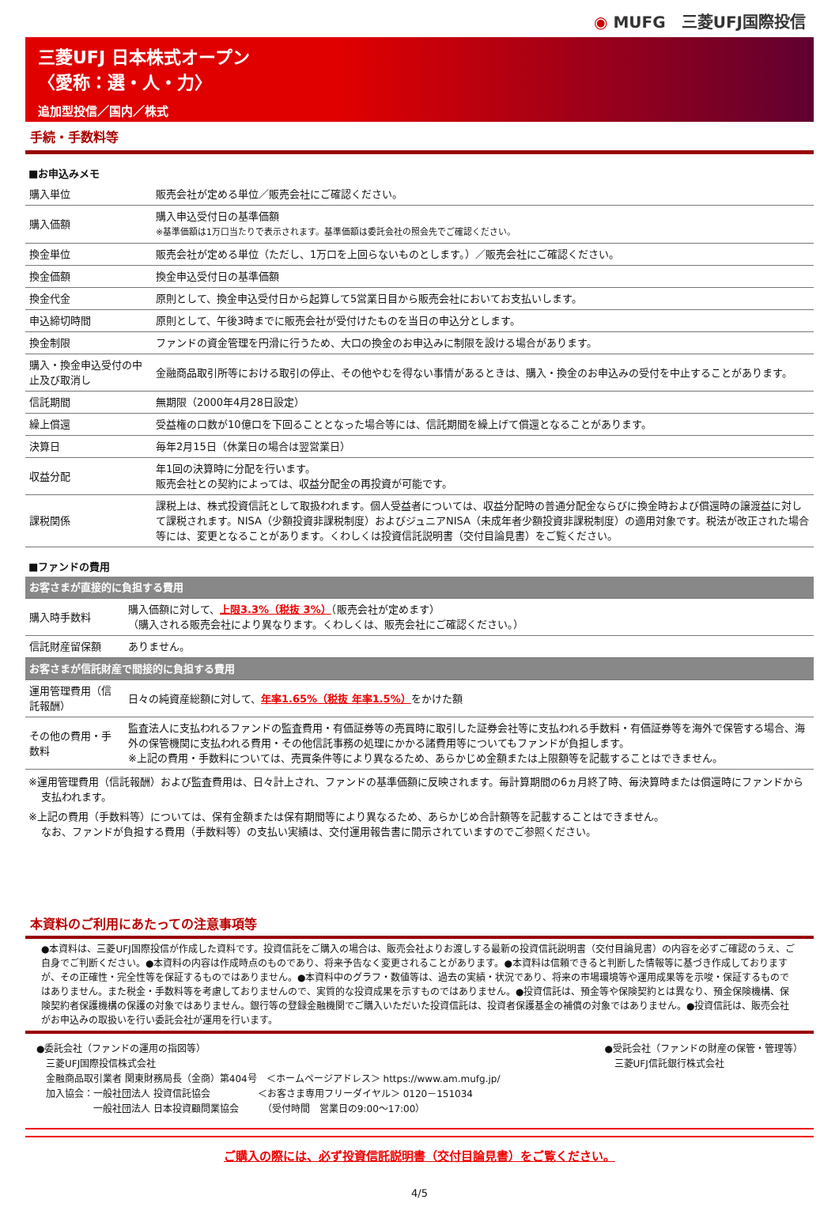◉ MUFG　三菱UFJ国際投信
三菱UFJ 日本株式オープン
〈愛称：選・人・力〉
追加型投信／国内／株式
手続・手数料等
■お申込みメモ
| 購入単位 | 販売会社が定める単位／販売会社にご確認ください。 |
| 購入価額 | 購入申込受付日の基準価額 ※基準価額は1万口当たりで表示されます。基準価額は委託会社の照会先でご確認ください。 |
| 換金単位 | 販売会社が定める単位（ただし、1万口を上回らないものとします。）／販売会社にご確認ください。 |
| 換金価額 | 換金申込受付日の基準価額 |
| 換金代金 | 原則として、換金申込受付日から起算して5営業日目から販売会社においてお支払いします。 |
| 申込締切時間 | 原則として、午後3時までに販売会社が受付けたものを当日の申込分とします。 |
| 換金制限 | ファンドの資金管理を円滑に行うため、大口の換金のお申込みに制限を設ける場合があります。 |
| 購入・換金申込受付の中止及び取消し | 金融商品取引所等における取引の停止、その他やむを得ない事情があるときは、購入・換金のお申込みの受付を中止することがあります。 |
| 信託期間 | 無期限（2000年4月28日設定） |
| 繰上償還 | 受益権の口数が10億口を下回ることとなった場合等には、信託期間を繰上げて償還となることがあります。 |
| 決算日 | 毎年2月15日（休業日の場合は翌営業日） |
| 収益分配 | 年1回の決算時に分配を行います。 販売会社との契約によっては、収益分配金の再投資が可能です。 |
| 課税関係 | 課税上は、株式投資信託として取扱われます。個人受益者については、収益分配時の普通分配金ならびに換金時および償還時の譲渡益に対して課税されます。NISA（少額投資非課税制度）およびジュニアNISA（未成年者少額投資非課税制度）の適用対象です。税法が改正された場合等には、変更となることがあります。くわしくは投資信託説明書（交付目論見書）をご覧ください。 |
■ファンドの費用
| お客さまが直接的に負担する費用 | |
| 購入時手数料 | 購入価額に対して、 上限3.3%（税抜 3%） （販売会社が定めます） （購入される販売会社により異なります。くわしくは、販売会社にご確認ください。） |
| 信託財産留保額 | ありません。 |
| お客さまが信託財産で間接的に負担する費用 | |
| 運用管理費用（信託報酬） | 日々の純資産総額に対して、 年率1.65%（税抜 年率1.5%） をかけた額 |
| その他の費用・手数料 | 監査法人に支払われるファンドの監査費用・有価証券等の売買時に取引した証券会社等に支払われる手数料・有価証券等を海外で保管する場合、海外の保管機関に支払われる費用・その他信託事務の処理にかかる諸費用等についてもファンドが負担します。 ※上記の費用・手数料については、売買条件等により異なるため、あらかじめ金額または上限額等を記載することはできません。 |
※運用管理費用（信託報酬）および監査費用は、日々計上され、ファンドの基準価額に反映されます。毎計算期間の6ヵ月終了時、毎決算時または償還時にファンドから支払われます。
※上記の費用（手数料等）については、保有金額または保有期間等により異なるため、あらかじめ合計額等を記載することはできません。
なお、ファンドが負担する費用（手数料等）の支払い実績は、交付運用報告書に開示されていますのでご参照ください。
本資料のご利用にあたっての注意事項等
●本資料は、三菱UFJ国際投信が作成した資料です。投資信託をご購入の場合は、販売会社よりお渡しする最新の投資信託説明書（交付目論見書）の内容を必ずご確認のうえ、ご自身でご判断ください。●本資料の内容は作成時点のものであり、将来予告なく変更されることがあります。●本資料は信頼できると判断した情報等に基づき作成しておりますが、その正確性・完全性等を保証するものではありません。●本資料中のグラフ・数値等は、過去の実績・状況であり、将来の市場環境等や運用成果等を示唆・保証するものではありません。また税金・手数料等を考慮しておりませんので、実質的な投資成果を示すものではありません。●投資信託は、預金等や保険契約とは異なり、預金保険機構、保険契約者保護機構の保護の対象ではありません。銀行等の登録金融機関でご購入いただいた投資信託は、投資者保護基金の補償の対象ではありません。●投資信託は、販売会社がお申込みの取扱いを行い委託会社が運用を行います。
●委託会社（ファンドの運用の指図等）
　三菱UFJ国際投信株式会社
　金融商品取引業者 関東財務局長（金商）第404号　＜ホームページアドレス＞ https://www.am.mufg.jp/
　加入協会：一般社団法人 投資信託協会　　　　　＜お客さま専用フリーダイヤル＞ 0120－151034
　　　　　　一般社団法人 日本投資顧問業協会　　　（受付時間　営業日の9:00～17:00）
●受託会社（ファンドの財産の保管・管理等）
　三菱UFJ信託銀行株式会社
ご購入の際には、必ず投資信託説明書（交付目論見書）をご覧ください。
4/5